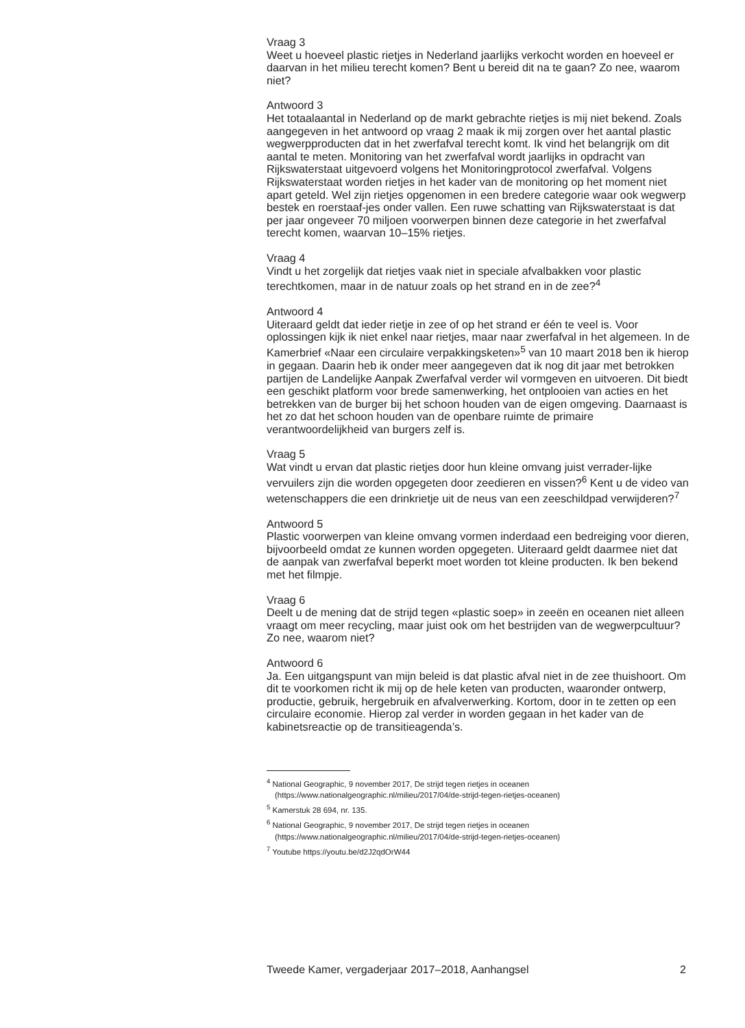Vraag 3
Weet u hoeveel plastic rietjes in Nederland jaarlijks verkocht worden en hoeveel er daarvan in het milieu terecht komen? Bent u bereid dit na te gaan? Zo nee, waarom niet?
Antwoord 3
Het totaalaantal in Nederland op de markt gebrachte rietjes is mij niet bekend. Zoals aangegeven in het antwoord op vraag 2 maak ik mij zorgen over het aantal plastic wegwerpproducten dat in het zwerfafval terecht komt. Ik vind het belangrijk om dit aantal te meten. Monitoring van het zwerfafval wordt jaarlijks in opdracht van Rijkswaterstaat uitgevoerd volgens het Monitoringprotocol zwerfafval. Volgens Rijkswaterstaat worden rietjes in het kader van de monitoring op het moment niet apart geteld. Wel zijn rietjes opgenomen in een bredere categorie waar ook wegwerp bestek en roerstaaf-jes onder vallen. Een ruwe schatting van Rijkswaterstaat is dat per jaar ongeveer 70 miljoen voorwerpen binnen deze categorie in het zwerfafval terecht komen, waarvan 10–15% rietjes.
Vraag 4
Vindt u het zorgelijk dat rietjes vaak niet in speciale afvalbakken voor plastic terechtkomen, maar in de natuur zoals op het strand en in de zee?<sup>4</sup>
Antwoord 4
Uiteraard geldt dat ieder rietje in zee of op het strand er één te veel is. Voor oplossingen kijk ik niet enkel naar rietjes, maar naar zwerfafval in het algemeen. In de Kamerbrief «Naar een circulaire verpakkingsketen»<sup>5</sup> van 10 maart 2018 ben ik hierop in gegaan. Daarin heb ik onder meer aangegeven dat ik nog dit jaar met betrokken partijen de Landelijke Aanpak Zwerfafval verder wil vormgeven en uitvoeren. Dit biedt een geschikt platform voor brede samenwerking, het ontplooien van acties en het betrekken van de burger bij het schoon houden van de eigen omgeving. Daarnaast is het zo dat het schoon houden van de openbare ruimte de primaire verantwoordelijkheid van burgers zelf is.
Vraag 5
Wat vindt u ervan dat plastic rietjes door hun kleine omvang juist verrader-lijke vervuilers zijn die worden opgegeten door zeedieren en vissen?<sup>6</sup> Kent u de video van wetenschappers die een drinkrietje uit de neus van een zeeschildpad verwijderen?<sup>7</sup>
Antwoord 5
Plastic voorwerpen van kleine omvang vormen inderdaad een bedreiging voor dieren, bijvoorbeeld omdat ze kunnen worden opgegeten. Uiteraard geldt daarmee niet dat de aanpak van zwerfafval beperkt moet worden tot kleine producten. Ik ben bekend met het filmpje.
Vraag 6
Deelt u de mening dat de strijd tegen «plastic soep» in zeeën en oceanen niet alleen vraagt om meer recycling, maar juist ook om het bestrijden van de wegwerpcultuur? Zo nee, waarom niet?
Antwoord 6
Ja. Een uitgangspunt van mijn beleid is dat plastic afval niet in de zee thuishoort. Om dit te voorkomen richt ik mij op de hele keten van producten, waaronder ontwerp, productie, gebruik, hergebruik en afvalverwerking. Kortom, door in te zetten op een circulaire economie. Hierop zal verder in worden gegaan in het kader van de kabinetsreactie op de transitieagenda’s.
<sup>4</sup> National Geographic, 9 november 2017, De strijd tegen rietjes in oceanen (https://www.nationalgeographic.nl/milieu/2017/04/de-strijd-tegen-rietjes-oceanen)
<sup>5</sup> Kamerstuk 28 694, nr. 135.
<sup>6</sup> National Geographic, 9 november 2017, De strijd tegen rietjes in oceanen (https://www.nationalgeographic.nl/milieu/2017/04/de-strijd-tegen-rietjes-oceanen)
<sup>7</sup> Youtube https://youtu.be/d2J2qdOrW44
Tweede Kamer, vergaderjaar 2017–2018, Aanhangsel 2